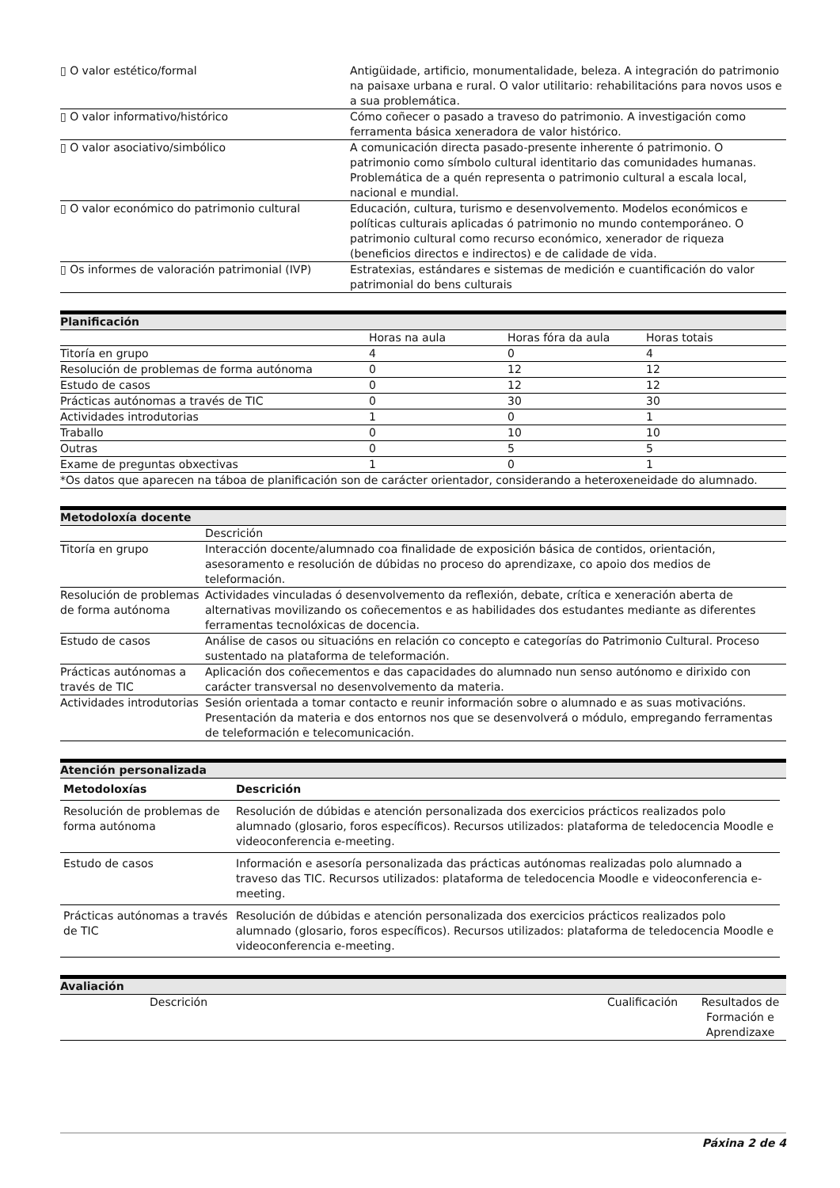| ▯ O valor estético/formal | Antigüidade, artificio, monumentalidade, beleza. A integración do patrimonio na paisaxe urbana e rural. O valor utilitario: rehabilitacións para novos usos e a sua problemática. |
| ▯ O valor informativo/histórico | Cómo coñecer o pasado a traveso do patrimonio. A investigación como ferramenta básica xeneradora de valor histórico. |
| ▯ O valor asociativo/simbólico | A comunicación directa pasado-presente inherente ó patrimonio. O patrimonio como símbolo cultural identitario das comunidades humanas. Problemática de a quén representa o patrimonio cultural a escala local, nacional e mundial. |
| ▯ O valor económico do patrimonio cultural | Educación, cultura, turismo e desenvolvemento. Modelos económicos e políticas culturais aplicadas ó patrimonio no mundo contemporáneo. O patrimonio cultural como recurso económico, xenerador de riqueza (beneficios directos e indirectos) e de calidade de vida. |
| ▯ Os informes de valoración patrimonial (IVP) | Estratexias, estándares e sistemas de medición e cuantificación do valor patrimonial do bens culturais |
| Planificación | | | |
| | Horas na aula | Horas fóra da aula | Horas totais |
| Titoría en grupo | 4 | 0 | 4 |
| Resolución de problemas de forma autónoma | 0 | 12 | 12 |
| Estudo de casos | 0 | 12 | 12 |
| Prácticas autónomas a través de TIC | 0 | 30 | 30 |
| Actividades introdutorias | 1 | 0 | 1 |
| Traballo | 0 | 10 | 10 |
| Outras | 0 | 5 | 5 |
| Exame de preguntas obxectivas | 1 | 0 | 1 |
| *Os datos que aparecen na táboa de planificación son de carácter orientador, considerando a heteroxeneidade do alumnado. | | | |
| Metodoloxía docente | |
| | Descrición |
| Titoría en grupo | Interacción docente/alumnado coa finalidade de exposición básica de contidos, orientación, asesoramento e resolución de dúbidas no proceso do aprendizaxe, co apoio dos medios de teleformación. |
| Resolución de problemas de forma autónoma | Actividades vinculadas ó desenvolvemento da reflexión, debate, crítica e xeneración aberta de alternativas movilizando os coñecementos e as habilidades dos estudantes mediante as diferentes ferramentas tecnolóxicas de docencia. |
| Estudo de casos | Análise de casos ou situacións en relación co concepto e categorías do Patrimonio Cultural. Proceso sustentado na plataforma de teleformación. |
| Prácticas autónomas a través de TIC | Aplicación dos coñecementos e das capacidades do alumnado nun senso autónomo e dirixido con carácter transversal no desenvolvemento da materia. |
| Actividades introdutorias | Sesión orientada a tomar contacto e reunir información sobre o alumnado e as suas motivacións. Presentación da materia e dos entornos nos que se desenvolverá o módulo, empregando ferramentas de teleformación e telecomunicación. |
| Atención personalizada |
| Metodoloxías | Descrición |
| --- | --- |
| Resolución de problemas de forma autónoma | Resolución de dúbidas e atención personalizada dos exercicios prácticos realizados polo alumnado (glosario, foros específicos). Recursos utilizados: plataforma de teledocencia Moodle e videoconferencia e-meeting. |
| Estudo de casos | Información e asesoría personalizada das prácticas autónomas realizadas polo alumnado a traveso das TIC. Recursos utilizados: plataforma de teledocencia Moodle e videoconferencia e-meeting. |
| Prácticas autónomas a través de TIC | Resolución de dúbidas e atención personalizada dos exercicios prácticos realizados polo alumnado (glosario, foros específicos). Recursos utilizados: plataforma de teledocencia Moodle e videoconferencia e-meeting. |
| Avaliación | | | |
| | Descrición | Cualificación | Resultados de Formación e Aprendizaxe |
Páxina 2 de 4